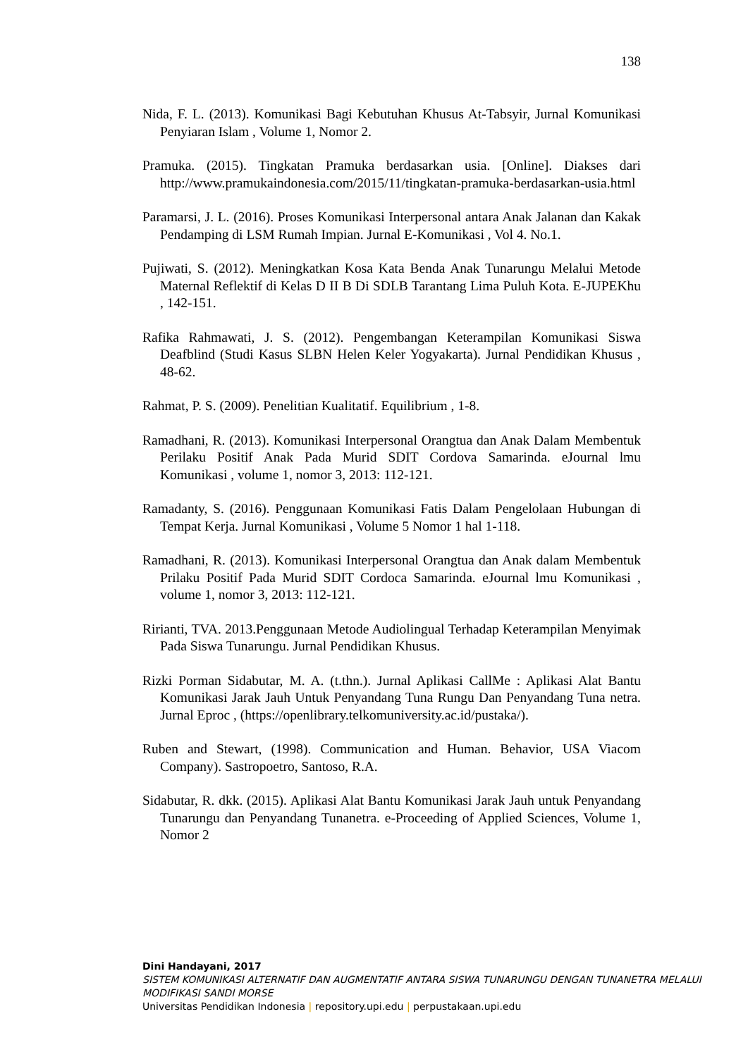138
Nida, F. L. (2013). Komunikasi Bagi Kebutuhan Khusus At-Tabsyir, Jurnal Komunikasi Penyiaran Islam , Volume 1, Nomor 2.
Pramuka. (2015). Tingkatan Pramuka berdasarkan usia. [Online]. Diakses dari http://www.pramukaindonesia.com/2015/11/tingkatan-pramuka-berdasarkan-usia.html
Paramarsi, J. L. (2016). Proses Komunikasi Interpersonal antara Anak Jalanan dan Kakak Pendamping di LSM Rumah Impian. Jurnal E-Komunikasi , Vol 4. No.1.
Pujiwati, S. (2012). Meningkatkan Kosa Kata Benda Anak Tunarungu Melalui Metode Maternal Reflektif di Kelas D II B Di SDLB Tarantang Lima Puluh Kota. E-JUPEKhu , 142-151.
Rafika Rahmawati, J. S. (2012). Pengembangan Keterampilan Komunikasi Siswa Deafblind (Studi Kasus SLBN Helen Keler Yogyakarta). Jurnal Pendidikan Khusus , 48-62.
Rahmat, P. S. (2009). Penelitian Kualitatif. Equilibrium , 1-8.
Ramadhani, R. (2013). Komunikasi Interpersonal Orangtua dan Anak Dalam Membentuk Perilaku Positif Anak Pada Murid SDIT Cordova Samarinda. eJournal lmu Komunikasi , volume 1, nomor 3, 2013: 112-121.
Ramadanty, S. (2016). Penggunaan Komunikasi Fatis Dalam Pengelolaan Hubungan di Tempat Kerja. Jurnal Komunikasi , Volume 5 Nomor 1 hal 1-118.
Ramadhani, R. (2013). Komunikasi Interpersonal Orangtua dan Anak dalam Membentuk Prilaku Positif Pada Murid SDIT Cordoca Samarinda. eJournal lmu Komunikasi , volume 1, nomor 3, 2013: 112-121.
Ririanti, TVA. 2013.Penggunaan Metode Audiolingual Terhadap Keterampilan Menyimak Pada Siswa Tunarungu. Jurnal Pendidikan Khusus.
Rizki Porman Sidabutar, M. A. (t.thn.). Jurnal Aplikasi CallMe : Aplikasi Alat Bantu Komunikasi Jarak Jauh Untuk Penyandang Tuna Rungu Dan Penyandang Tuna netra. Jurnal Eproc , (https://openlibrary.telkomuniversity.ac.id/pustaka/).
Ruben and Stewart, (1998). Communication and Human. Behavior, USA Viacom Company). Sastropoetro, Santoso, R.A.
Sidabutar, R. dkk. (2015). Aplikasi Alat Bantu Komunikasi Jarak Jauh untuk Penyandang Tunarungu dan Penyandang Tunanetra. e-Proceeding of Applied Sciences, Volume 1, Nomor 2
Dini Handayani, 2017
SISTEM KOMUNIKASI ALTERNATIF DAN AUGMENTATIF ANTARA SISWA TUNARUNGU DENGAN TUNANETRA MELALUI MODIFIKASI SANDI MORSE
Universitas Pendidikan Indonesia | repository.upi.edu | perpustakaan.upi.edu